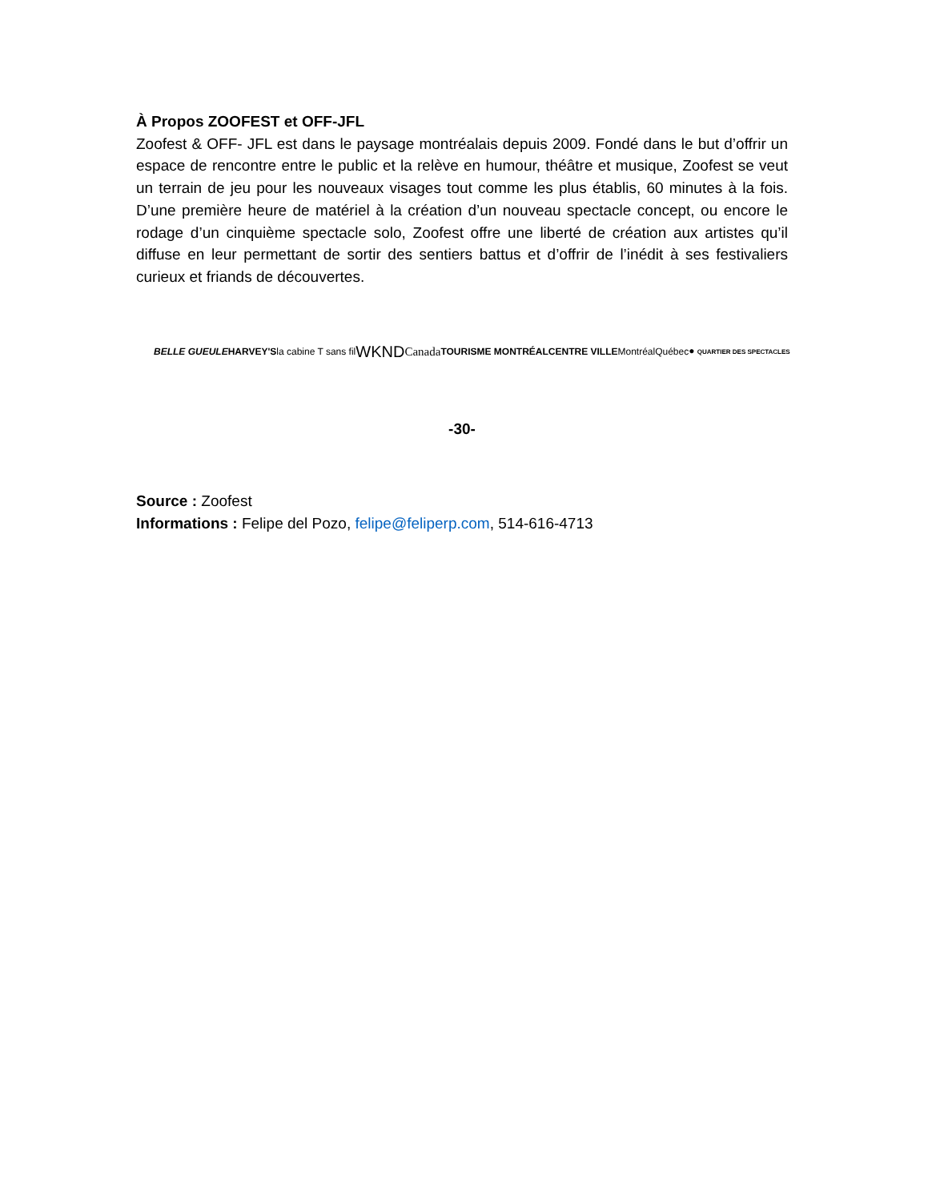À Propos ZOOFEST et OFF-JFL
Zoofest & OFF- JFL est dans le paysage montréalais depuis 2009. Fondé dans le but d’offrir un espace de rencontre entre le public et la relève en humour, théâtre et musique, Zoofest se veut un terrain de jeu pour les nouveaux visages tout comme les plus établis, 60 minutes à la fois. D’une première heure de matériel à la création d’un nouveau spectacle concept, ou encore le rodage d’un cinquième spectacle solo, Zoofest offre une liberté de création aux artistes qu’il diffuse en leur permettant de sortir des sentiers battus et d’offrir de l’inédit à ses festivaliers curieux et friands de découvertes.
BELLE GUEULE HARVEY'S la cabine T sans fil WKND Canada TOURISME MONTRÉAL CENTRE VILLE Montréal Québec ● QUARTIER DES SPECTACLES
-30-
Source : Zoofest
Informations : Felipe del Pozo, felipe@feliperp.com, 514-616-4713